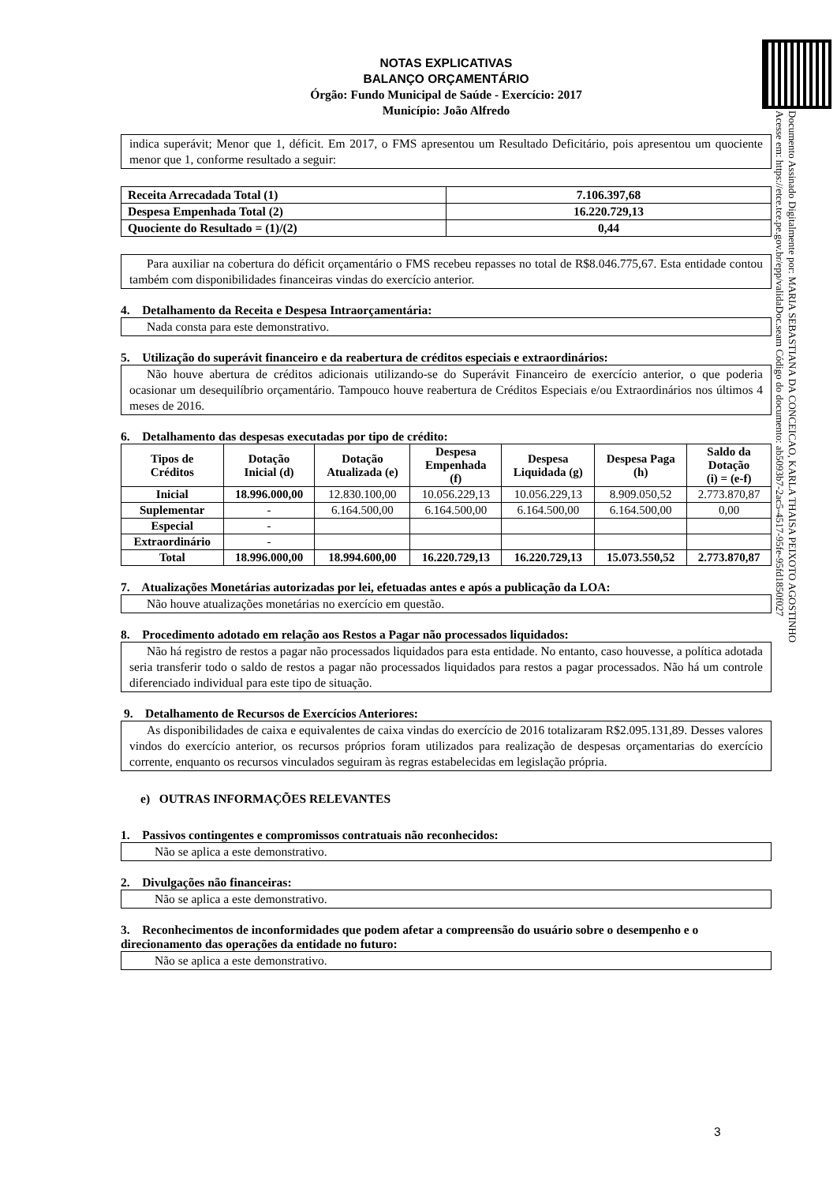NOTAS EXPLICATIVAS
BALANÇO ORÇAMENTÁRIO
Órgão: Fundo Municipal de Saúde - Exercício: 2017
Município: João Alfredo
indica superávit; Menor que 1, déficit. Em 2017, o FMS apresentou um Resultado Deficitário, pois apresentou um quociente menor que 1, conforme resultado a seguir:
| Receita Arrecadada Total (1) | 7.106.397,68 |
| Despesa Empenhada Total (2) | 16.220.729,13 |
| Quociente do Resultado = (1)/(2) | 0,44 |
Para auxiliar na cobertura do déficit orçamentário o FMS recebeu repasses no total de R$8.046.775,67. Esta entidade contou também com disponibilidades financeiras vindas do exercício anterior.
4. Detalhamento da Receita e Despesa Intraorçamentária:
Nada consta para este demonstrativo.
5. Utilização do superávit financeiro e da reabertura de créditos especiais e extraordinários:
Não houve abertura de créditos adicionais utilizando-se do Superávit Financeiro de exercício anterior, o que poderia ocasionar um desequilíbrio orçamentário. Tampouco houve reabertura de Créditos Especiais e/ou Extraordinários nos últimos 4 meses de 2016.
6. Detalhamento das despesas executadas por tipo de crédito:
| Tipos de Créditos | Dotação Inicial (d) | Dotação Atualizada (e) | Despesa Empenhada (f) | Despesa Liquidada (g) | Despesa Paga (h) | Saldo da Dotação (i) = (e-f) |
| --- | --- | --- | --- | --- | --- | --- |
| Inicial | 18.996.000,00 | 12.830.100,00 | 10.056.229,13 | 10.056.229,13 | 8.909.050,52 | 2.773.870,87 |
| Suplementar | - | 6.164.500,00 | 6.164.500,00 | 6.164.500,00 | 6.164.500,00 | 0,00 |
| Especial | - | | | | | |
| Extraordinário | - | | | | | |
| Total | 18.996.000,00 | 18.994.600,00 | 16.220.729,13 | 16.220.729,13 | 15.073.550,52 | 2.773.870,87 |
7. Atualizações Monetárias autorizadas por lei, efetuadas antes e após a publicação da LOA:
Não houve atualizações monetárias no exercício em questão.
8. Procedimento adotado em relação aos Restos a Pagar não processados liquidados:
Não há registro de restos a pagar não processados liquidados para esta entidade. No entanto, caso houvesse, a política adotada seria transferir todo o saldo de restos a pagar não processados liquidados para restos a pagar processados. Não há um controle diferenciado individual para este tipo de situação.
9. Detalhamento de Recursos de Exercícios Anteriores:
As disponibilidades de caixa e equivalentes de caixa vindas do exercício de 2016 totalizaram R$2.095.131,89. Desses valores vindos do exercício anterior, os recursos próprios foram utilizados para realização de despesas orçamentarias do exercício corrente, enquanto os recursos vinculados seguiram às regras estabelecidas em legislação própria.
e) OUTRAS INFORMAÇÕES RELEVANTES
1. Passivos contingentes e compromissos contratuais não reconhecidos:
Não se aplica a este demonstrativo.
2. Divulgações não financeiras:
Não se aplica a este demonstrativo.
3. Reconhecimentos de inconformidades que podem afetar a compreensão do usuário sobre o desempenho e o direcionamento das operações da entidade no futuro:
Não se aplica a este demonstrativo.
Documento Assinado Digitalmente por: MARIA SEBASTIANA DA CONCEICAO, KARLA THAISA PEIXOTO AGOSTINHO
Acesse em: https://etce.tce.pe.gov.br/epp/validaDoc.seam Código do documento: ab5093b7-2ac5-4517-95fe-95fd1850f027
3